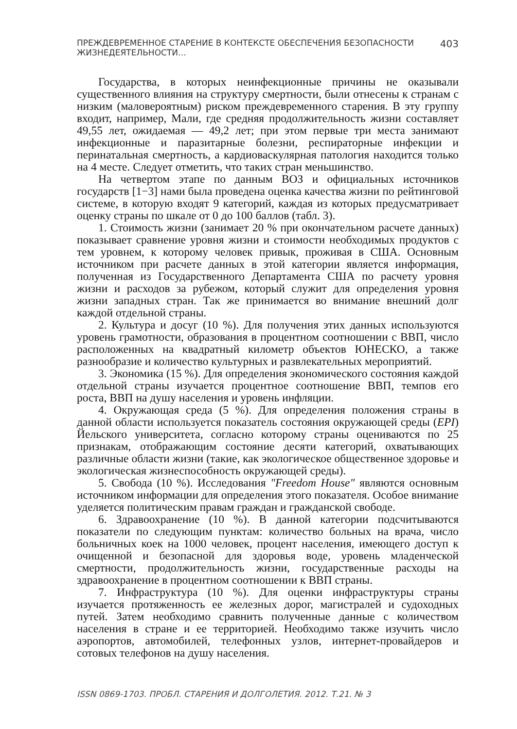ПРЕЖДЕВРЕМЕННОЕ СТАРЕНИЕ В КОНТЕКСТЕ ОБЕСПЕЧЕНИЯ БЕЗОПАСНОСТИ ЖИЗНЕДЕЯТЕЛЬНОСТИ… 403
Государства, в которых неинфекционные причины не оказывали существенного влияния на структуру смертности, были отнесены к странам с низким (маловероятным) риском преждевременного старения. В эту группу входит, например, Мали, где средняя продолжительность жизни составляет 49,55 лет, ожидаемая — 49,2 лет; при этом первые три места занимают инфекционные и паразитарные болезни, респираторные инфекции и перинатальная смертность, а кардиоваскулярная патология находится только на 4 месте. Следует отметить, что таких стран меньшинство.
На четвертом этапе по данным ВОЗ и официальных источников государств [1−3] нами была проведена оценка качества жизни по рейтинговой системе, в которую входят 9 категорий, каждая из которых предусматривает оценку страны по шкале от 0 до 100 баллов (табл. 3).
1. Стоимость жизни (занимает 20 % при окончательном расчете данных) показывает сравнение уровня жизни и стоимости необходимых продуктов с тем уровнем, к которому человек привык, проживая в США. Основным источником при расчете данных в этой категории является информация, полученная из Государственного Департамента США по расчету уровня жизни и расходов за рубежом, который служит для определения уровня жизни западных стран. Так же принимается во внимание внешний долг каждой отдельной страны.
2. Культура и досуг (10 %). Для получения этих данных используются уровень грамотности, образования в процентном соотношении с ВВП, число расположенных на квадратный километр объектов ЮНЕСКО, а также разнообразие и количество культурных и развлекательных мероприятий.
3. Экономика (15 %). Для определения экономического состояния каждой отдельной страны изучается процентное соотношение ВВП, темпов его роста, ВВП на душу населения и уровень инфляции.
4. Окружающая среда (5 %). Для определения положения страны в данной области используется показатель состояния окружающей среды (EPI) Йельского университета, согласно которому страны оцениваются по 25 признакам, отображающим состояние десяти категорий, охватывающих различные области жизни (такие, как экологическое общественное здоровье и экологическая жизнеспособность окружающей среды).
5. Свобода (10 %). Исследования "Freedom House" являются основным источником информации для определения этого показателя. Особое внимание уделяется политическим правам граждан и гражданской свободе.
6. Здравоохранение (10 %). В данной категории подсчитываются показатели по следующим пунктам: количество больных на врача, число больничных коек на 1000 человек, процент населения, имеющего доступ к очищенной и безопасной для здоровья воде, уровень младенческой смертности, продолжительность жизни, государственные расходы на здравоохранение в процентном соотношении к ВВП страны.
7. Инфраструктура (10 %). Для оценки инфраструктуры страны изучается протяженность ее железных дорог, магистралей и судоходных путей. Затем необходимо сравнить полученные данные с количеством населения в стране и ее территорией. Необходимо также изучить число аэропортов, автомобилей, телефонных узлов, интернет-провайдеров и сотовых телефонов на душу населения.
ISSN 0869-1703. ПРОБЛ. СТАРЕНИЯ И ДОЛГОЛЕТИЯ. 2012. Т.21. № 3